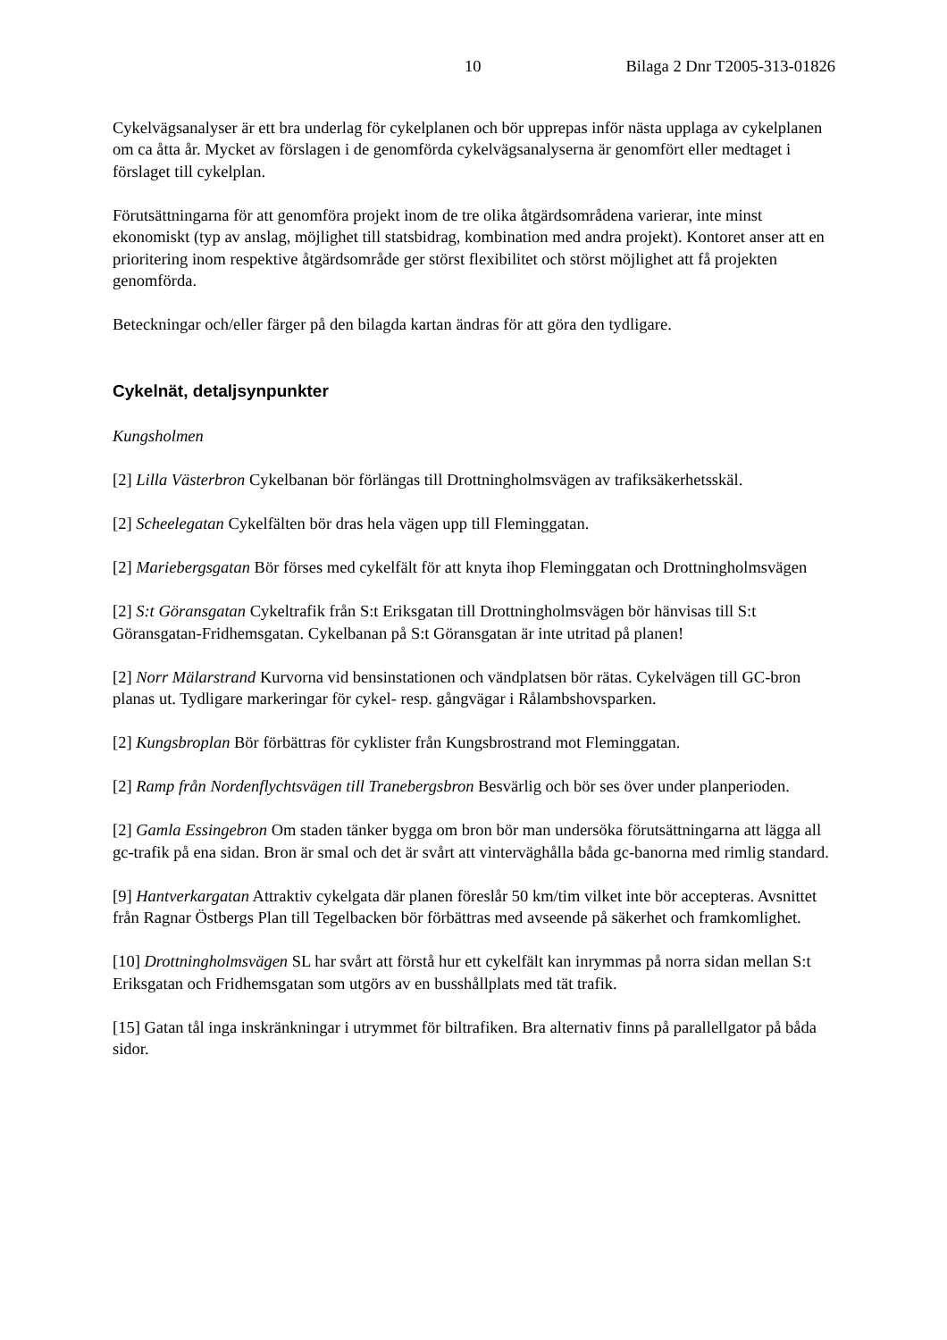10 Bilaga 2 Dnr T2005-313-01826
Cykelvägsanalyser är ett bra underlag för cykelplanen och bör upprepas inför nästa upplaga av cykelplanen om ca åtta år. Mycket av förslagen i de genomförda cykelvägsanalyserna är genomfört eller medtaget i förslaget till cykelplan.
Förutsättningarna för att genomföra projekt inom de tre olika åtgärdsområdena varierar, inte minst ekonomiskt (typ av anslag, möjlighet till statsbidrag, kombination med andra projekt). Kontoret anser att en prioritering inom respektive åtgärdsområde ger störst flexibilitet och störst möjlighet att få projekten genomförda.
Beteckningar och/eller färger på den bilagda kartan ändras för att göra den tydligare.
Cykelnät, detaljsynpunkter
Kungsholmen
[2] Lilla Västerbron Cykelbanan bör förlängas till Drottningholmsvägen av trafiksäkerhetsskäl.
[2] Scheelegatan Cykelfälten bör dras hela vägen upp till Fleminggatan.
[2] Mariebergsgatan Bör förses med cykelfält för att knyta ihop Fleminggatan och Drottningholmsvägen
[2] S:t Göransgatan Cykeltrafik från S:t Eriksgatan till Drottningholmsvägen bör hänvisas till S:t Göransgatan-Fridhemsgatan. Cykelbanan på S:t Göransgatan är inte utritad på planen!
[2] Norr Mälarstrand Kurvorna vid bensinstationen och vändplatsen bör rätas. Cykelvägen till GC-bron planas ut. Tydligare markeringar för cykel- resp. gångvägar i Rålambshovsparken.
[2] Kungsbroplan Bör förbättras för cyklister från Kungsbrostrand mot Fleminggatan.
[2] Ramp från Nordenflychtsvägen till Tranebergsbron Besvärlig och bör ses över under planperioden.
[2] Gamla Essingebron Om staden tänker bygga om bron bör man undersöka förutsättningarna att lägga all gc-trafik på ena sidan. Bron är smal och det är svårt att vinterväghålla båda gc-banorna med rimlig standard.
[9] Hantverkargatan Attraktiv cykelgata där planen föreslår 50 km/tim vilket inte bör accepteras. Avsnittet från Ragnar Östbergs Plan till Tegelbacken bör förbättras med avseende på säkerhet och framkomlighet.
[10] Drottningholmsvägen SL har svårt att förstå hur ett cykelfält kan inrymmas på norra sidan mellan S:t Eriksgatan och Fridhemsgatan som utgörs av en busshållplats med tät trafik.
[15] Gatan tål inga inskränkningar i utrymmet för biltrafiken. Bra alternativ finns på parallellgator på båda sidor.